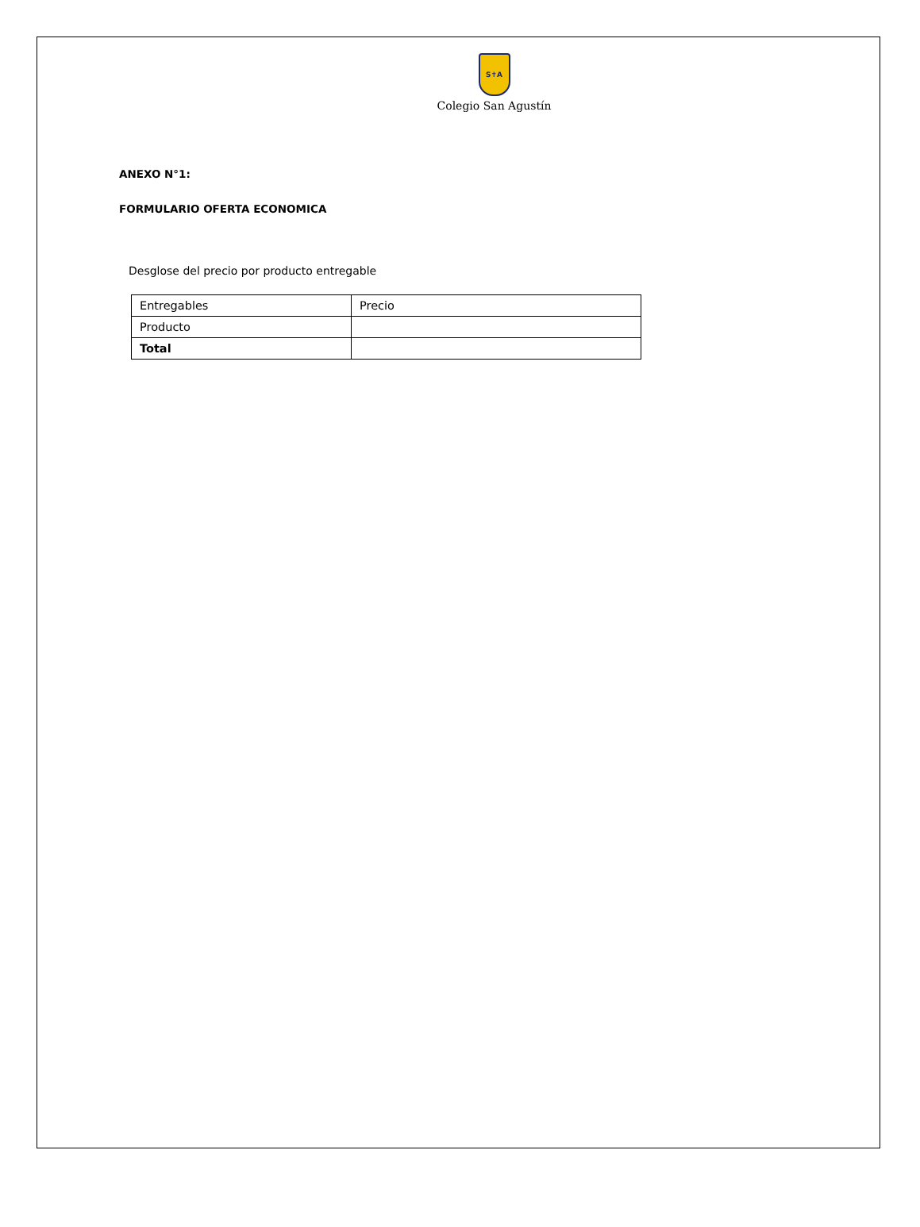S✝A
Colegio San Agustín
ANEXO N°1:
FORMULARIO OFERTA ECONOMICA
Desglose del precio por producto entregable
| Entregables | Precio |
| Producto | |
| Total | |